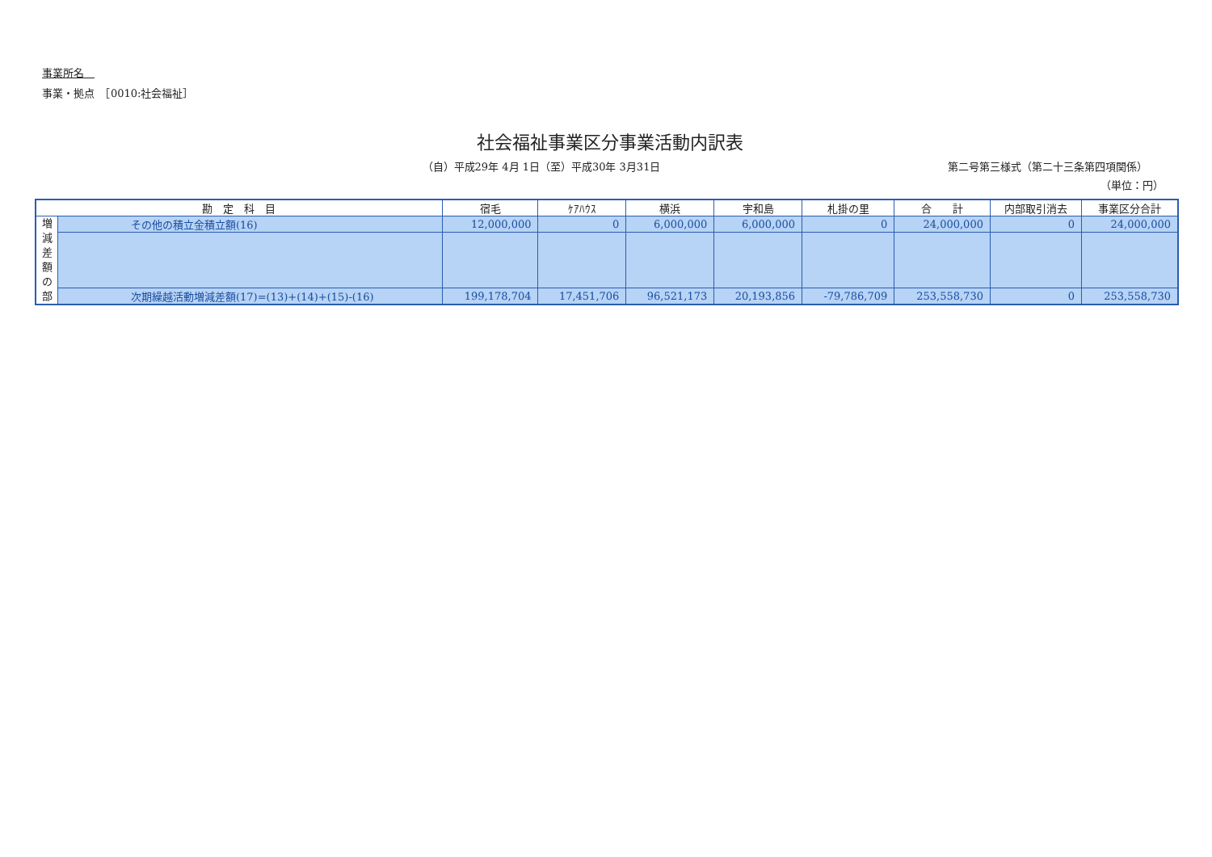事業所名　
事業・拠点　［0010:社会福祉］
社会福祉事業区分事業活動内訳表
（自）平成29年 4月 1日（至）平成30年 3月31日
第二号第三様式（第二十三条第四項関係）
（単位：円）
| 勘 定 科 目 | | 宿毛 | ｹｱﾊｳｽ | 横浜 | 宇和島 | 札掛の里 | 合 計 | 内部取引消去 | 事業区分合計 |
| --- | --- | --- | --- | --- | --- | --- | --- | --- | --- |
| 増 減 差 額 の 部 | その他の積立金積立額(16) | 12,000,000 | 0 | 6,000,000 | 6,000,000 | 0 | 24,000,000 | 0 | 24,000,000 |
| | 次期繰越活動増減差額(17)=(13)+(14)+(15)-(16) | 199,178,704 | 17,451,706 | 96,521,173 | 20,193,856 | -79,786,709 | 253,558,730 | 0 | 253,558,730 |